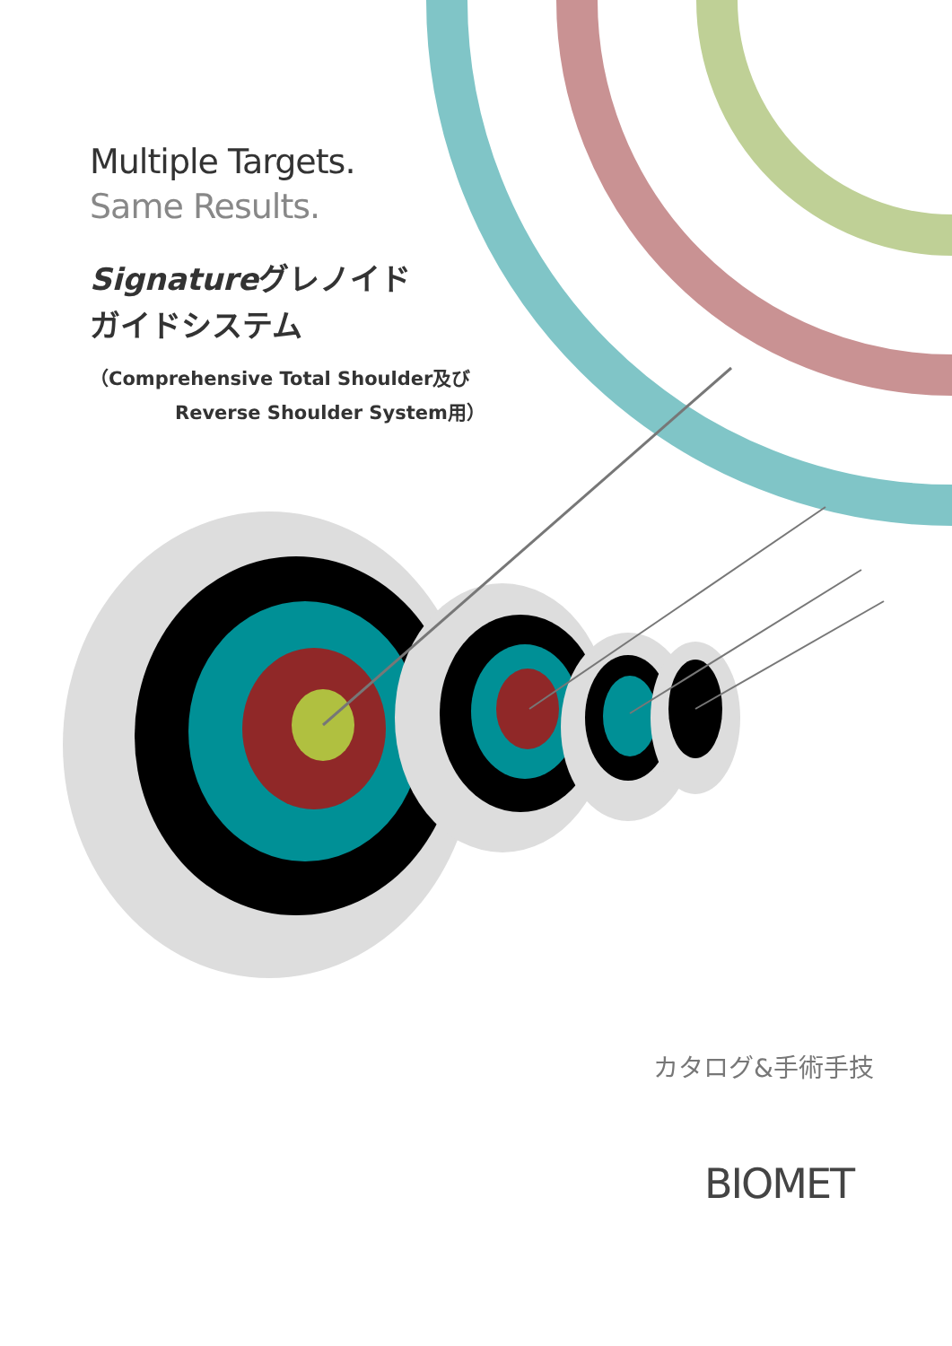Multiple Targets.
Same Results.
Signatureグレノイド
ガイドシステム
（Comprehensive Total Shoulder及び
Reverse Shoulder System用）
カタログ&手術手技
BIOMET